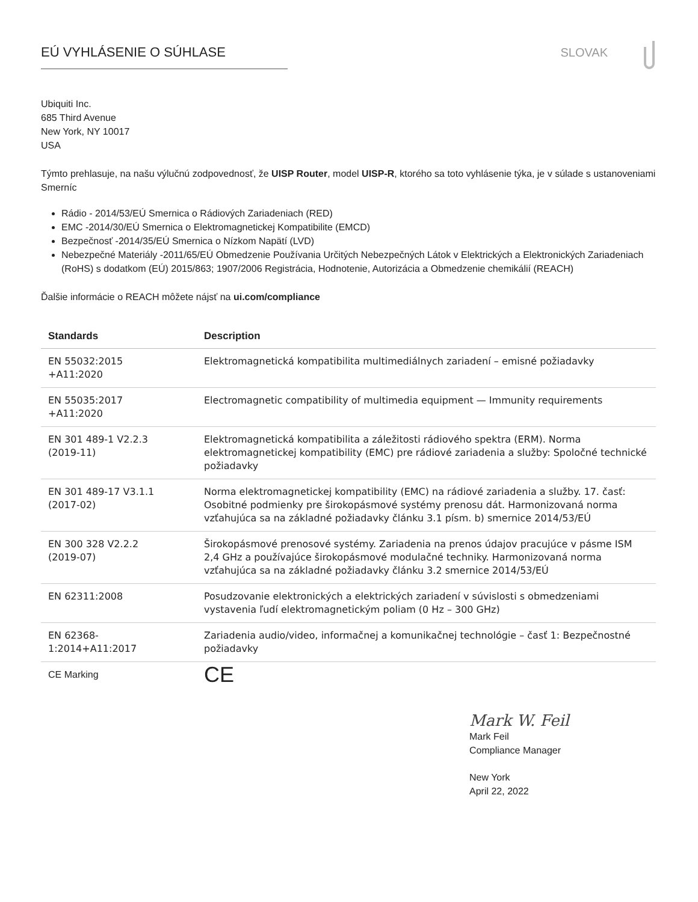EÚ VYHLÁSENIE O SÚHLASE SLOVAK
Ubiquiti Inc.
685 Third Avenue
New York, NY 10017
USA
Týmto prehlasuje, na našu výlučnú zodpovednosť, že UISP Router, model UISP-R, ktorého sa toto vyhlásenie týka, je v súlade s ustanoveniami Smerníc
Rádio - 2014/53/EÚ Smernica o Rádiových Zariadeniach (RED)
EMC -2014/30/EÚ Smernica o Elektromagnetickej Kompatibilite (EMCD)
Bezpečnosť -2014/35/EÚ Smernica o Nízkom Napätí (LVD)
Nebezpečné Materiály -2011/65/EÚ Obmedzenie Používania Určitých Nebezpečných Látok v Elektrických a Elektronických Zariadeniach (RoHS) s dodatkom (EÚ) 2015/863; 1907/2006 Registrácia, Hodnotenie, Autorizácia a Obmedzenie chemikálií (REACH)
Ďalšie informácie o REACH môžete nájsť na ui.com/compliance
| Standards | Description |
| --- | --- |
| EN 55032:2015 +A11:2020 | Elektromagnetická kompatibilita multimediálnych zariadení – emisné požiadavky |
| EN 55035:2017 +A11:2020 | Electromagnetic compatibility of multimedia equipment — Immunity requirements |
| EN 301 489-1 V2.2.3 (2019-11) | Elektromagnetická kompatibilita a záležitosti rádiového spektra (ERM). Norma elektromagnetickej kompatibility (EMC) pre rádiové zariadenia a služby: Spoločné technické požiadavky |
| EN 301 489-17 V3.1.1 (2017-02) | Norma elektromagnetickej kompatibility (EMC) na rádiové zariadenia a služby. 17. časť: Osobitné podmienky pre širokopásmové systémy prenosu dát. Harmonizovaná norma vzťahujúca sa na základné požiadavky článku 3.1 písm. b) smernice 2014/53/EÚ |
| EN 300 328 V2.2.2 (2019-07) | Širokopásmové prenosové systémy. Zariadenia na prenos údajov pracujúce v pásme ISM 2,4 GHz a používajúce širokopásmové modulačné techniky. Harmonizovaná norma vzťahujúca sa na základné požiadavky článku 3.2 smernice 2014/53/EÚ |
| EN 62311:2008 | Posudzovanie elektronických a elektrických zariadení v súvislosti s obmedzeniami vystavenia ľudí elektromagnetickým poliam (0 Hz – 300 GHz) |
| EN 62368- 1:2014+A11:2017 | Zariadenia audio/video, informačnej a komunikačnej technológie – časť 1: Bezpečnostné požiadavky |
| CE Marking | CE |
Mark W. Feil
Mark Feil
Compliance Manager
New York
April 22, 2022